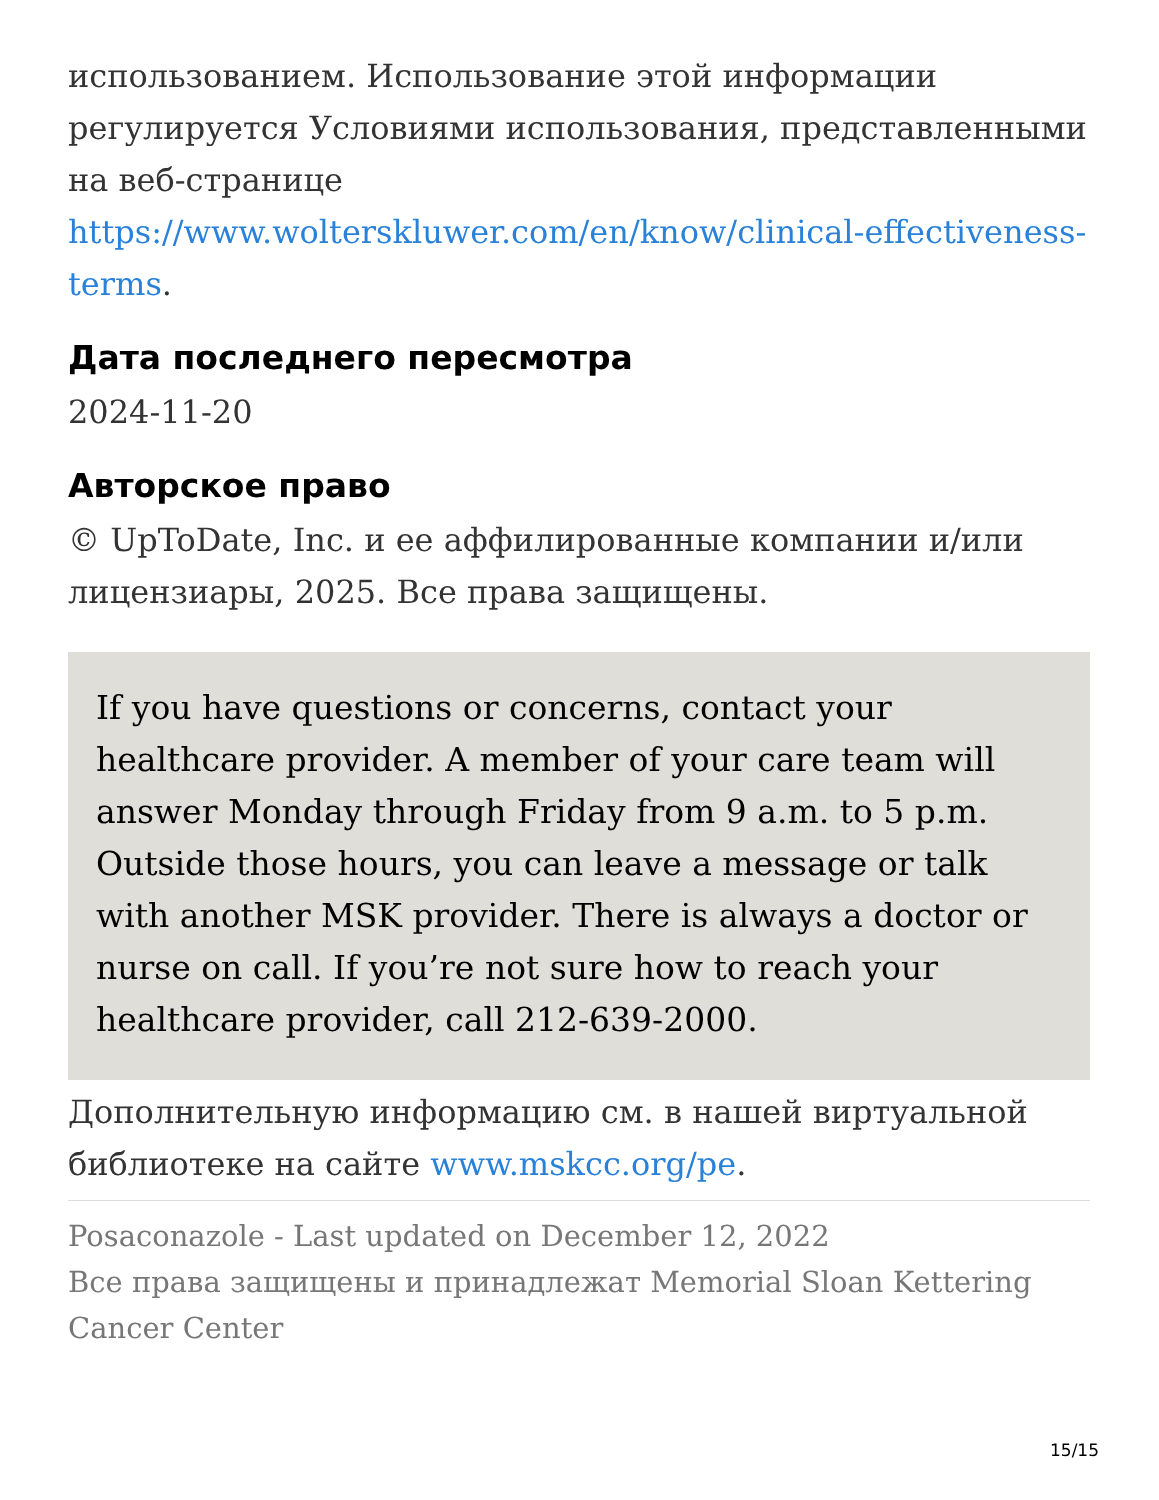использованием. Использование этой информации регулируется Условиями использования, представленными на веб-странице https://www.wolterskluwer.com/en/know/clinical-effectiveness-terms.
Дата последнего пересмотра
2024-11-20
Авторское право
© UpToDate, Inc. и ее аффилированные компании и/или лицензиары, 2025. Все права защищены.
If you have questions or concerns, contact your healthcare provider. A member of your care team will answer Monday through Friday from 9 a.m. to 5 p.m. Outside those hours, you can leave a message or talk with another MSK provider. There is always a doctor or nurse on call. If you’re not sure how to reach your healthcare provider, call 212-639-2000.
Дополнительную информацию см. в нашей виртуальной библиотеке на сайте www.mskcc.org/pe.
Posaconazole - Last updated on December 12, 2022
Все права защищены и принадлежат Memorial Sloan Kettering Cancer Center
15/15